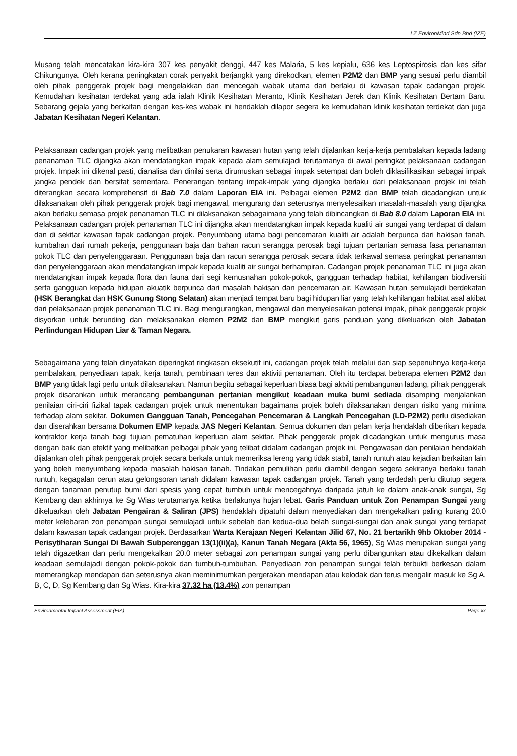I Z EnvironMind Sdn Bhd (IZE)
Musang telah mencatakan kira-kira 307 kes penyakit denggi, 447 kes Malaria, 5 kes kepialu, 636 kes Leptospirosis dan kes sifar Chikungunya. Oleh kerana peningkatan corak penyakit berjangkit yang direkodkan, elemen P2M2 dan BMP yang sesuai perlu diambil oleh pihak penggerak projek bagi mengelakkan dan mencegah wabak utama dari berlaku di kawasan tapak cadangan projek. Kemudahan kesihatan terdekat yang ada ialah Klinik Kesihatan Meranto, Klinik Kesihatan Jerek dan Klinik Kesihatan Bertam Baru. Sebarang gejala yang berkaitan dengan kes-kes wabak ini hendaklah dilapor segera ke kemudahan klinik kesihatan terdekat dan juga Jabatan Kesihatan Negeri Kelantan.
Pelaksanaan cadangan projek yang melibatkan penukaran kawasan hutan yang telah dijalankan kerja-kerja pembalakan kepada ladang penanaman TLC dijangka akan mendatangkan impak kepada alam semulajadi terutamanya di awal peringkat pelaksanaan cadangan projek. Impak ini dikenal pasti, dianalisa dan dinilai serta dirumuskan sebagai impak setempat dan boleh diklasifikasikan sebagai impak jangka pendek dan bersifat sementara. Penerangan tentang impak-impak yang dijangka berlaku dari pelaksanaan projek ini telah diterangkan secara komprehensif di Bab 7.0 dalam Laporan EIA ini. Pelbagai elemen P2M2 dan BMP telah dicadangkan untuk dilaksanakan oleh pihak penggerak projek bagi mengawal, mengurang dan seterusnya menyelesaikan masalah-masalah yang dijangka akan berlaku semasa projek penanaman TLC ini dilaksanakan sebagaimana yang telah dibincangkan di Bab 8.0 dalam Laporan EIA ini. Pelaksanaan cadangan projek penanaman TLC ini dijangka akan mendatangkan impak kepada kualiti air sungai yang terdapat di dalam dan di sekitar kawasan tapak cadangan projek. Penyumbang utama bagi pencemaran kualiti air adalah berpunca dari hakisan tanah, kumbahan dari rumah pekerja, penggunaan baja dan bahan racun serangga perosak bagi tujuan pertanian semasa fasa penanaman pokok TLC dan penyelenggaraan. Penggunaan baja dan racun serangga perosak secara tidak terkawal semasa peringkat penanaman dan penyelenggaraan akan mendatangkan impak kepada kualiti air sungai berhampiran. Cadangan projek penanaman TLC ini juga akan mendatangkan impak kepada flora dan fauna dari segi kemusnahan pokok-pokok, gangguan terhadap habitat, kehilangan biodiversiti serta gangguan kepada hidupan akuatik berpunca dari masalah hakisan dan pencemaran air. Kawasan hutan semulajadi berdekatan (HSK Berangkat dan HSK Gunung Stong Selatan) akan menjadi tempat baru bagi hidupan liar yang telah kehilangan habitat asal akibat dari pelaksanaan projek penanaman TLC ini. Bagi mengurangkan, mengawal dan menyelesaikan potensi impak, pihak penggerak projek disyorkan untuk berunding dan melaksanakan elemen P2M2 dan BMP mengikut garis panduan yang dikeluarkan oleh Jabatan Perlindungan Hidupan Liar & Taman Negara.
Sebagaimana yang telah dinyatakan diperingkat ringkasan eksekutif ini, cadangan projek telah melalui dan siap sepenuhnya kerja-kerja pembalakan, penyediaan tapak, kerja tanah, pembinaan teres dan aktiviti penanaman. Oleh itu terdapat beberapa elemen P2M2 dan BMP yang tidak lagi perlu untuk dilaksanakan. Namun begitu sebagai keperluan biasa bagi aktviti pembangunan ladang, pihak penggerak projek disarankan untuk merancang pembangunan pertanian mengikut keadaan muka bumi sediada disamping menjalankan penilaian ciri-ciri fizikal tapak cadangan projek untuk menentukan bagaimana projek boleh dilaksanakan dengan risiko yang minima terhadap alam sekitar. Dokumen Gangguan Tanah, Pencegahan Pencemaran & Langkah Pencegahan (LD-P2M2) perlu disediakan dan diserahkan bersama Dokumen EMP kepada JAS Negeri Kelantan. Semua dokumen dan pelan kerja hendaklah diberikan kepada kontraktor kerja tanah bagi tujuan pematuhan keperluan alam sekitar. Pihak penggerak projek dicadangkan untuk mengurus masa dengan baik dan efektif yang melibatkan pelbagai pihak yang telibat didalam cadangan projek ini. Pengawasan dan penilaian hendaklah dijalankan oleh pihak penggerak projek secara berkala untuk memeriksa lereng yang tidak stabil, tanah runtuh atau kejadian berkaitan lain yang boleh menyumbang kepada masalah hakisan tanah. Tindakan pemulihan perlu diambil dengan segera sekiranya berlaku tanah runtuh, kegagalan cerun atau gelongsoran tanah didalam kawasan tapak cadangan projek. Tanah yang terdedah perlu ditutup segera dengan tanaman penutup bumi dari spesis yang cepat tumbuh untuk mencegahnya daripada jatuh ke dalam anak-anak sungai, Sg Kembang dan akhirnya ke Sg Wias terutamanya ketika berlakunya hujan lebat. Garis Panduan untuk Zon Penampan Sungai yang dikeluarkan oleh Jabatan Pengairan & Saliran (JPS) hendaklah dipatuhi dalam menyediakan dan mengekalkan paling kurang 20.0 meter kelebaran zon penampan sungai semulajadi untuk sebelah dan kedua-dua belah sungai-sungai dan anak sungai yang terdapat dalam kawasan tapak cadangan projek. Berdasarkan Warta Kerajaan Negeri Kelantan Jilid 67, No. 21 bertarikh 9hb Oktober 2014 - Perisytiharan Sungai Di Bawah Subperenggan 13(1)(ii)(a), Kanun Tanah Negara (Akta 56, 1965), Sg Wias merupakan sungai yang telah digazetkan dan perlu mengekalkan 20.0 meter sebagai zon penampan sungai yang perlu dibangunkan atau dikekalkan dalam keadaan semulajadi dengan pokok-pokok dan tumbuh-tumbuhan. Penyediaan zon penampan sungai telah terbukti berkesan dalam memerangkap mendapan dan seterusnya akan meminimumkan pergerakan mendapan atau kelodak dan terus mengalir masuk ke Sg A, B, C, D, Sg Kembang dan Sg Wias. Kira-kira 37.32 ha (13.4%) zon penampan
Environmental Impact Assessment (EIA) Page xx